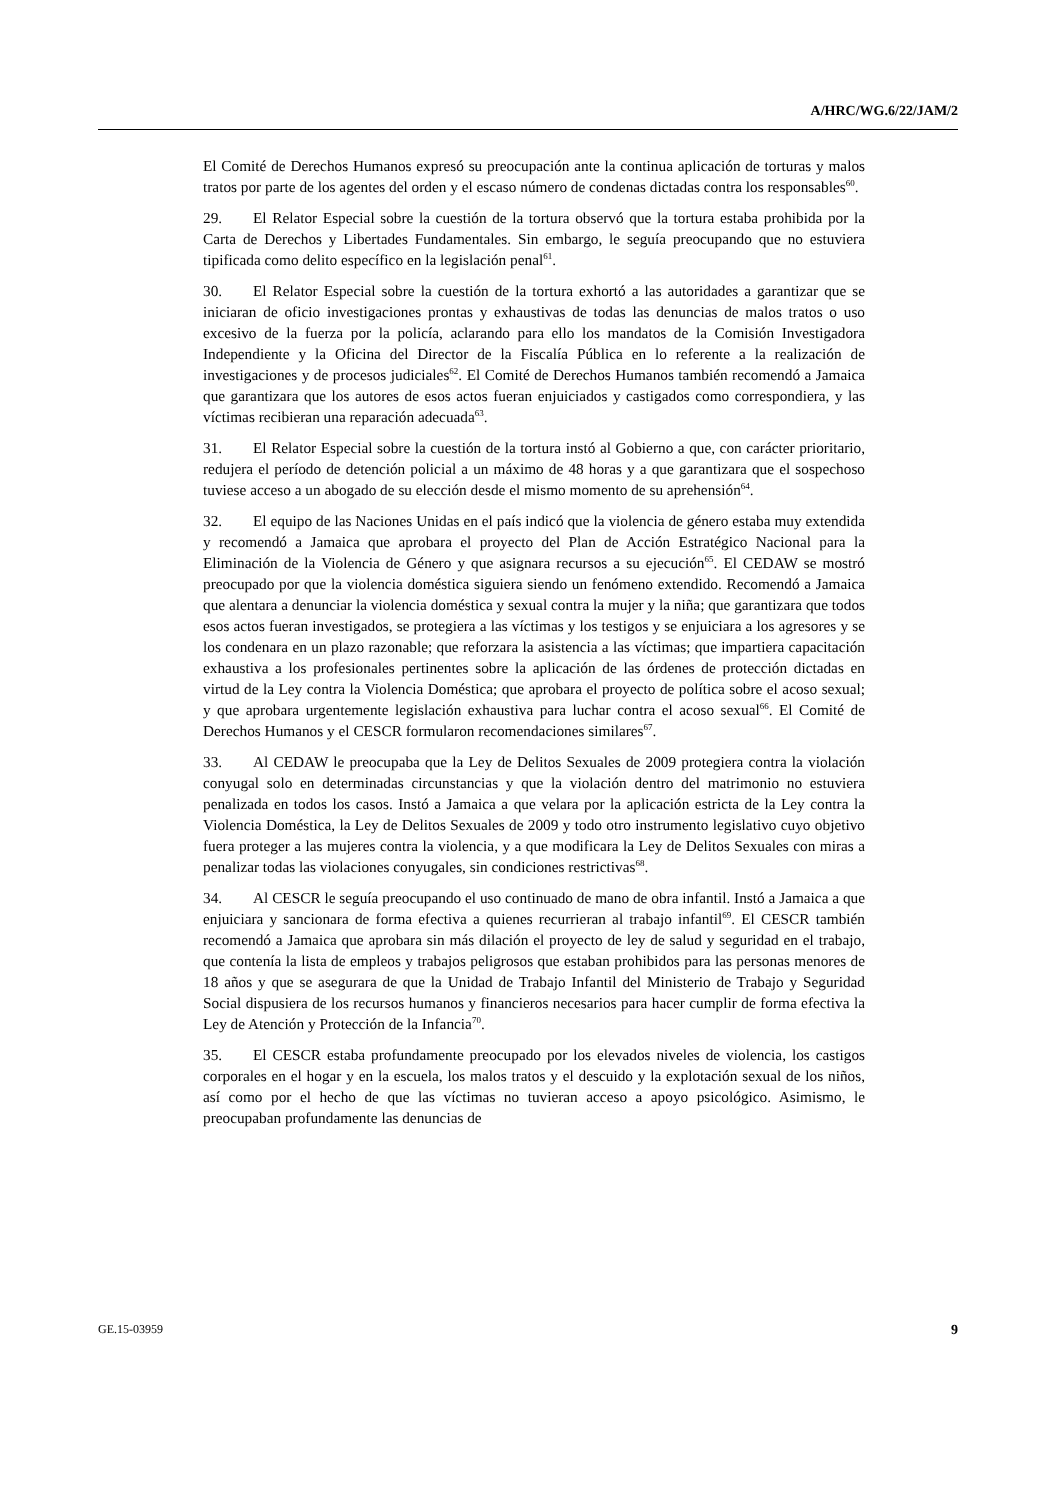A/HRC/WG.6/22/JAM/2
El Comité de Derechos Humanos expresó su preocupación ante la continua aplicación de torturas y malos tratos por parte de los agentes del orden y el escaso número de condenas dictadas contra los responsables<sup>60</sup>.
29. El Relator Especial sobre la cuestión de la tortura observó que la tortura estaba prohibida por la Carta de Derechos y Libertades Fundamentales. Sin embargo, le seguía preocupando que no estuviera tipificada como delito específico en la legislación penal<sup>61</sup>.
30. El Relator Especial sobre la cuestión de la tortura exhortó a las autoridades a garantizar que se iniciaran de oficio investigaciones prontas y exhaustivas de todas las denuncias de malos tratos o uso excesivo de la fuerza por la policía, aclarando para ello los mandatos de la Comisión Investigadora Independiente y la Oficina del Director de la Fiscalía Pública en lo referente a la realización de investigaciones y de procesos judiciales<sup>62</sup>. El Comité de Derechos Humanos también recomendó a Jamaica que garantizara que los autores de esos actos fueran enjuiciados y castigados como correspondiera, y las víctimas recibieran una reparación adecuada<sup>63</sup>.
31. El Relator Especial sobre la cuestión de la tortura instó al Gobierno a que, con carácter prioritario, redujera el período de detención policial a un máximo de 48 horas y a que garantizara que el sospechoso tuviese acceso a un abogado de su elección desde el mismo momento de su aprehensión<sup>64</sup>.
32. El equipo de las Naciones Unidas en el país indicó que la violencia de género estaba muy extendida y recomendó a Jamaica que aprobara el proyecto del Plan de Acción Estratégico Nacional para la Eliminación de la Violencia de Género y que asignara recursos a su ejecución<sup>65</sup>. El CEDAW se mostró preocupado por que la violencia doméstica siguiera siendo un fenómeno extendido. Recomendó a Jamaica que alentara a denunciar la violencia doméstica y sexual contra la mujer y la niña; que garantizara que todos esos actos fueran investigados, se protegiera a las víctimas y los testigos y se enjuiciara a los agresores y se los condenara en un plazo razonable; que reforzara la asistencia a las víctimas; que impartiera capacitación exhaustiva a los profesionales pertinentes sobre la aplicación de las órdenes de protección dictadas en virtud de la Ley contra la Violencia Doméstica; que aprobara el proyecto de política sobre el acoso sexual; y que aprobara urgentemente legislación exhaustiva para luchar contra el acoso sexual<sup>66</sup>. El Comité de Derechos Humanos y el CESCR formularon recomendaciones similares<sup>67</sup>.
33. Al CEDAW le preocupaba que la Ley de Delitos Sexuales de 2009 protegiera contra la violación conyugal solo en determinadas circunstancias y que la violación dentro del matrimonio no estuviera penalizada en todos los casos. Instó a Jamaica a que velara por la aplicación estricta de la Ley contra la Violencia Doméstica, la Ley de Delitos Sexuales de 2009 y todo otro instrumento legislativo cuyo objetivo fuera proteger a las mujeres contra la violencia, y a que modificara la Ley de Delitos Sexuales con miras a penalizar todas las violaciones conyugales, sin condiciones restrictivas<sup>68</sup>.
34. Al CESCR le seguía preocupando el uso continuado de mano de obra infantil. Instó a Jamaica a que enjuiciara y sancionara de forma efectiva a quienes recurrieran al trabajo infantil<sup>69</sup>. El CESCR también recomendó a Jamaica que aprobara sin más dilación el proyecto de ley de salud y seguridad en el trabajo, que contenía la lista de empleos y trabajos peligrosos que estaban prohibidos para las personas menores de 18 años y que se asegurara de que la Unidad de Trabajo Infantil del Ministerio de Trabajo y Seguridad Social dispusiera de los recursos humanos y financieros necesarios para hacer cumplir de forma efectiva la Ley de Atención y Protección de la Infancia<sup>70</sup>.
35. El CESCR estaba profundamente preocupado por los elevados niveles de violencia, los castigos corporales en el hogar y en la escuela, los malos tratos y el descuido y la explotación sexual de los niños, así como por el hecho de que las víctimas no tuvieran acceso a apoyo psicológico. Asimismo, le preocupaban profundamente las denuncias de
GE.15-03959 9